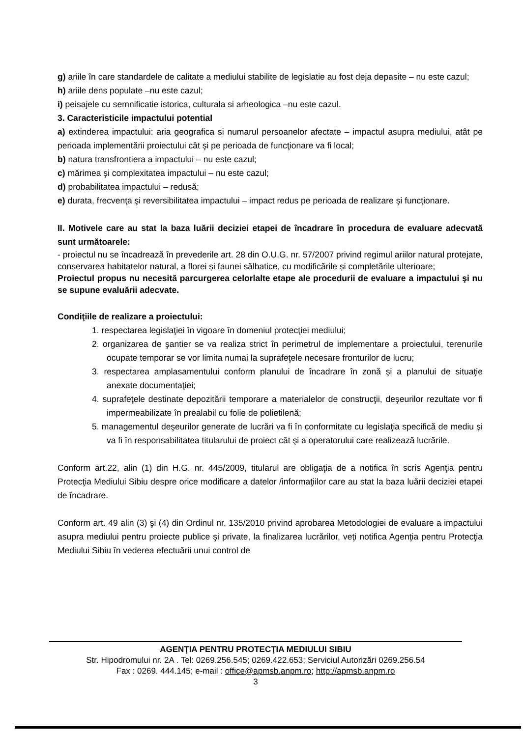g) ariile în care standardele de calitate a mediului stabilite de legislatie au fost deja depasite – nu este cazul;
h) ariile dens populate –nu este cazul;
i) peisajele cu semnificatie istorica, culturala si arheologica –nu este cazul.
3. Caracteristicile impactului potential
a) extinderea impactului: aria geografica si numarul persoanelor afectate – impactul asupra mediului, atât pe perioada implementării proiectului cât şi pe perioada de funcţionare va fi local;
b) natura transfrontiera a impactului – nu este cazul;
c) mărimea şi complexitatea impactului – nu este cazul;
d) probabilitatea impactului – redusă;
e) durata, frecvenţa şi reversibilitatea impactului – impact redus pe perioada de realizare şi funcţionare.
II. Motivele care au stat la baza luării deciziei etapei de încadrare în procedura de evaluare adecvată sunt următoarele:
- proiectul nu se încadrează în prevederile art. 28 din O.U.G. nr. 57/2007 privind regimul ariilor natural protejate, conservarea habitatelor natural, a florei și faunei sălbatice, cu modificările și completările ulterioare;
Proiectul propus nu necesită parcurgerea celorlalte etape ale procedurii de evaluare a impactului şi nu se supune evaluării adecvate.
Condiţiile de realizare a proiectului:
1. respectarea legislaţiei în vigoare în domeniul protecţiei mediului;
2. organizarea de şantier se va realiza strict în perimetrul de implementare a proiectului, terenurile ocupate temporar se vor limita numai la suprafeţele necesare fronturilor de lucru;
3. respectarea amplasamentului conform planului de încadrare în zonă şi a planului de situaţie anexate documentaţiei;
4. suprafeţele destinate depozitării temporare a materialelor de construcţii, deşeurilor rezultate vor fi impermeabilizate în prealabil cu folie de polietilenă;
5. managementul deşeurilor generate de lucrări va fi în conformitate cu legislaţia specifică de mediu şi va fi în responsabilitatea titularului de proiect cât şi a operatorului care realizează lucrările.
Conform art.22, alin (1) din H.G. nr. 445/2009, titularul are obligaţia de a notifica în scris Agenţia pentru Protecţia Mediului Sibiu despre orice modificare a datelor /informaţiilor care au stat la baza luării deciziei etapei de încadrare.
Conform art. 49 alin (3) şi (4) din Ordinul nr. 135/2010 privind aprobarea Metodologiei de evaluare a impactului asupra mediului pentru proiecte publice şi private, la finalizarea lucrărilor, veţi notifica Agenţia pentru Protecţia Mediului Sibiu în vederea efectuării unui control de
AGENŢIA PENTRU PROTECŢIA MEDIULUI SIBIU
Str. Hipodromului nr. 2A . Tel: 0269.256.545; 0269.422.653; Serviciul Autorizări 0269.256.54
Fax : 0269. 444.145; e-mail : office@apmsb.anpm.ro; http://apmsb.anpm.ro
3